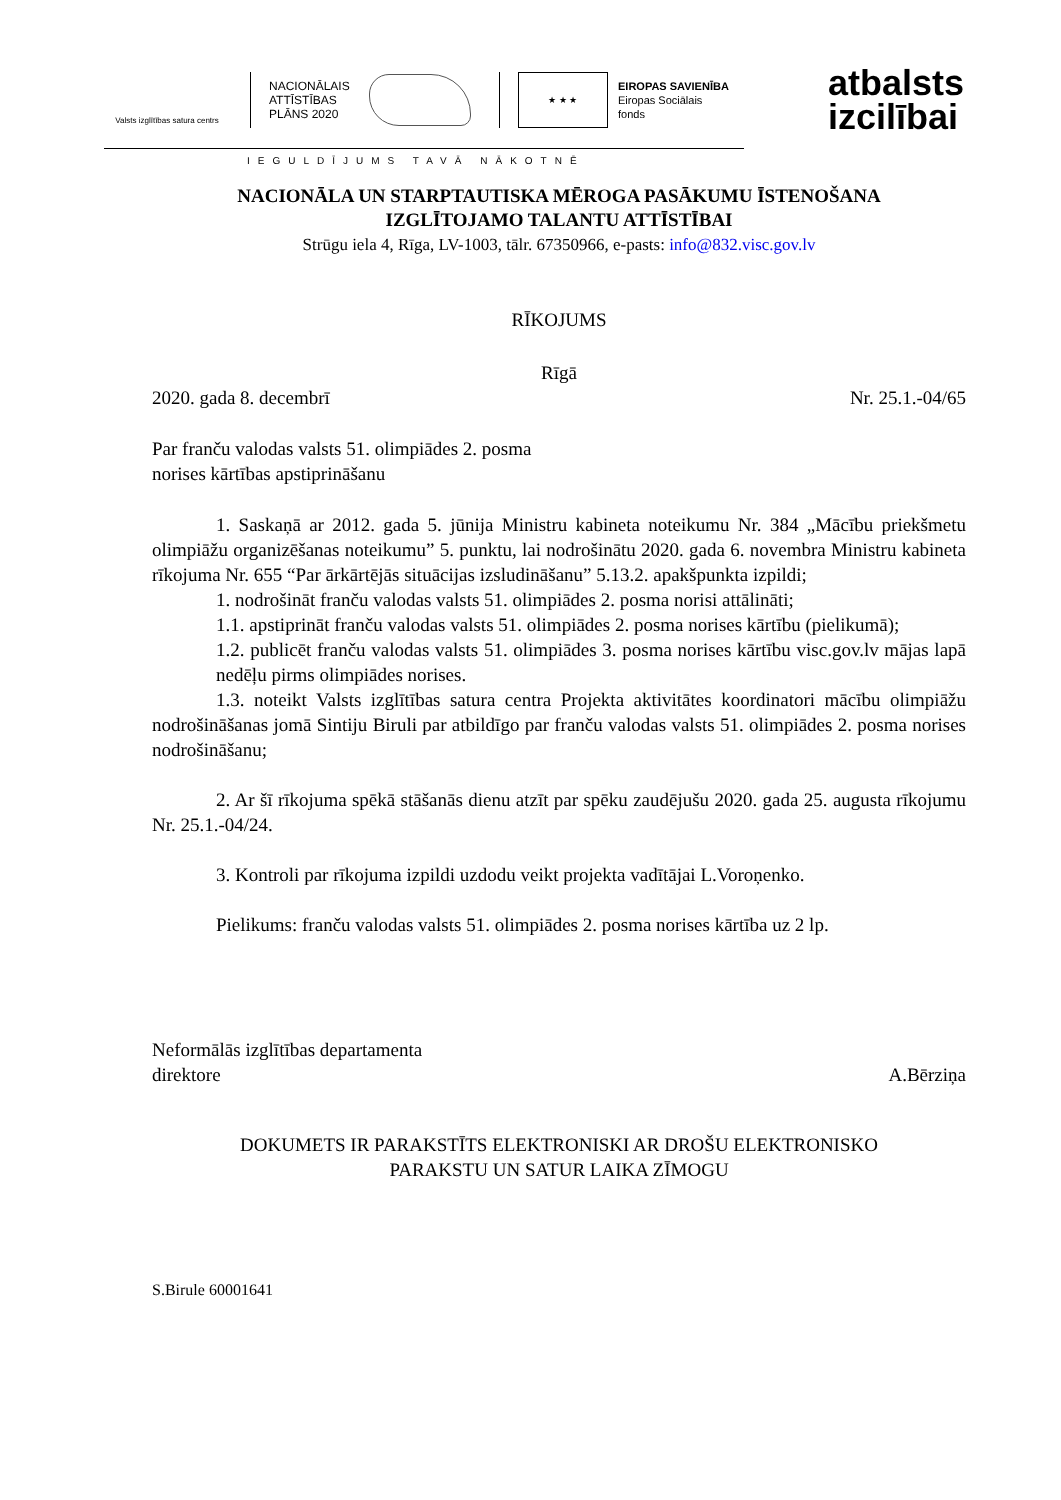Valsts izglītības satura centrs
NACIONĀLAIS ATTĪSTĪBAS PLĀNS 2020
★ ★ ★
EIROPAS SAVIENĪBA
Eiropas Sociālais
fonds
atbalsts
izcilībai
IEGULDĪJUMS TAVĀ NĀKOTNĒ
NACIONĀLA UN STARPTAUTISKA MĒROGA PASĀKUMU ĪSTENOŠANA
IZGLĪTOJAMO TALANTU ATTĪSTĪBAI
Strūgu iela 4, Rīga, LV-1003, tālr. 67350966, e-pasts: info@832.visc.gov.lv
RĪKOJUMS
Rīgā
2020. gada 8. decembrī Nr. 25.1.-04/65
Par franču valodas valsts 51. olimpiādes 2. posma
norises kārtības apstiprināšanu
1. Saskaņā ar 2012. gada 5. jūnija Ministru kabineta noteikumu Nr. 384 „Mācību priekšmetu olimpiāžu organizēšanas noteikumu” 5. punktu, lai nodrošinātu 2020. gada 6. novembra Ministru kabineta rīkojuma Nr. 655 “Par ārkārtējās situācijas izsludināšanu” 5.13.2. apakšpunkta izpildi;
1. nodrošināt franču valodas valsts 51. olimpiādes 2. posma norisi attālināti;
1.1. apstiprināt franču valodas valsts 51. olimpiādes 2. posma norises kārtību (pielikumā);
1.2. publicēt franču valodas valsts 51. olimpiādes 3. posma norises kārtību visc.gov.lv mājas lapā nedēļu pirms olimpiādes norises.
1.3. noteikt Valsts izglītības satura centra Projekta aktivitātes koordinatori mācību olimpiāžu nodrošināšanas jomā Sintiju Biruli par atbildīgo par franču valodas valsts 51. olimpiādes 2. posma norises nodrošināšanu;
2. Ar šī rīkojuma spēkā stāšanās dienu atzīt par spēku zaudējušu 2020. gada 25. augusta rīkojumu Nr. 25.1.-04/24.
3. Kontroli par rīkojuma izpildi uzdodu veikt projekta vadītājai L.Voroņenko.
Pielikums: franču valodas valsts 51. olimpiādes 2. posma norises kārtība uz 2 lp.
Neformālās izglītības departamenta
direktore A.Bērziņa
DOKUMETS IR PARAKSTĪTS ELEKTRONISKI AR DROŠU ELEKTRONISKO
PARAKSTU UN SATUR LAIKA ZĪMOGU
S.Birule 60001641